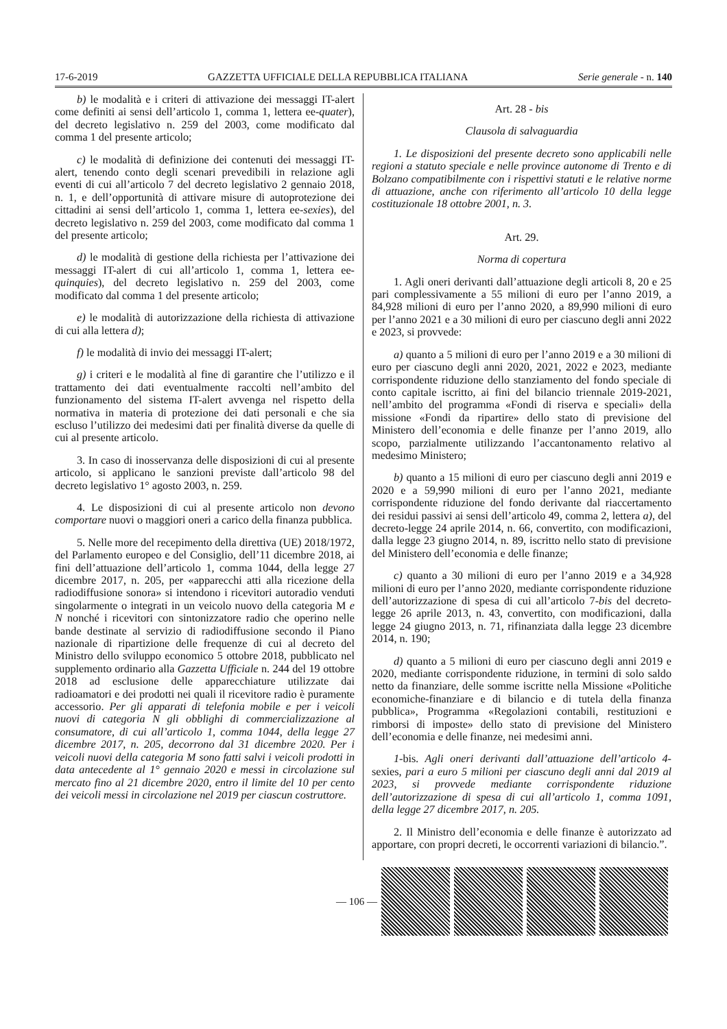17-6-2019 GAZZETTA UFFICIALE DELLA REPUBBLICA ITALIANA Serie generale - n. 140
b) le modalità e i criteri di attivazione dei messaggi IT-alert come definiti ai sensi dell’articolo 1, comma 1, lettera ee-quater), del decreto legislativo n. 259 del 2003, come modificato dal comma 1 del presente articolo;
c) le modalità di definizione dei contenuti dei messaggi IT-alert, tenendo conto degli scenari prevedibili in relazione agli eventi di cui all’articolo 7 del decreto legislativo 2 gennaio 2018, n. 1, e dell’opportunità di attivare misure di autoprotezione dei cittadini ai sensi dell’articolo 1, comma 1, lettera ee-sexies), del decreto legislativo n. 259 del 2003, come modificato dal comma 1 del presente articolo;
d) le modalità di gestione della richiesta per l’attivazione dei messaggi IT-alert di cui all’articolo 1, comma 1, lettera ee-quinquies), del decreto legislativo n. 259 del 2003, come modificato dal comma 1 del presente articolo;
e) le modalità di autorizzazione della richiesta di attivazione di cui alla lettera d);
f) le modalità di invio dei messaggi IT-alert;
g) i criteri e le modalità al fine di garantire che l’utilizzo e il trattamento dei dati eventualmente raccolti nell’ambito del funzionamento del sistema IT-alert avvenga nel rispetto della normativa in materia di protezione dei dati personali e che sia escluso l’utilizzo dei medesimi dati per finalità diverse da quelle di cui al presente articolo.
3. In caso di inosservanza delle disposizioni di cui al presente articolo, si applicano le sanzioni previste dall’articolo 98 del decreto legislativo 1° agosto 2003, n. 259.
4. Le disposizioni di cui al presente articolo non devono comportare nuovi o maggiori oneri a carico della finanza pubblica.
5. Nelle more del recepimento della direttiva (UE) 2018/1972, del Parlamento europeo e del Consiglio, dell’11 dicembre 2018, ai fini dell’attuazione dell’articolo 1, comma 1044, della legge 27 dicembre 2017, n. 205, per «apparecchi atti alla ricezione della radiodiffusione sonora» si intendono i ricevitori autoradio venduti singolarmente o integrati in un veicolo nuovo della categoria M e N nonché i ricevitori con sintonizzatore radio che operino nelle bande destinate al servizio di radiodiffusione secondo il Piano nazionale di ripartizione delle frequenze di cui al decreto del Ministro dello sviluppo economico 5 ottobre 2018, pubblicato nel supplemento ordinario alla Gazzetta Ufficiale n. 244 del 19 ottobre 2018 ad esclusione delle apparecchiature utilizzate dai radioamatori e dei prodotti nei quali il ricevitore radio è puramente accessorio. Per gli apparati di telefonia mobile e per i veicoli nuovi di categoria N gli obblighi di commercializzazione al consumatore, di cui all’articolo 1, comma 1044, della legge 27 dicembre 2017, n. 205, decorrono dal 31 dicembre 2020. Per i veicoli nuovi della categoria M sono fatti salvi i veicoli prodotti in data antecedente al 1° gennaio 2020 e messi in circolazione sul mercato fino al 21 dicembre 2020, entro il limite del 10 per cento dei veicoli messi in circolazione nel 2019 per ciascun costruttore.
Art. 28 - bis
Clausola di salvaguardia
1. Le disposizioni del presente decreto sono applicabili nelle regioni a statuto speciale e nelle province autonome di Trento e di Bolzano compatibilmente con i rispettivi statuti e le relative norme di attuazione, anche con riferimento all’articolo 10 della legge costituzionale 18 ottobre 2001, n. 3.
Art. 29.
Norma di copertura
1. Agli oneri derivanti dall’attuazione degli articoli 8, 20 e 25 pari complessivamente a 55 milioni di euro per l’anno 2019, a 84,928 milioni di euro per l’anno 2020, a 89,990 milioni di euro per l’anno 2021 e a 30 milioni di euro per ciascuno degli anni 2022 e 2023, si provvede:
a) quanto a 5 milioni di euro per l’anno 2019 e a 30 milioni di euro per ciascuno degli anni 2020, 2021, 2022 e 2023, mediante corrispondente riduzione dello stanziamento del fondo speciale di conto capitale iscritto, ai fini del bilancio triennale 2019-2021, nell’ambito del programma «Fondi di riserva e speciali» della missione «Fondi da ripartire» dello stato di previsione del Ministero dell’economia e delle finanze per l’anno 2019, allo scopo, parzialmente utilizzando l’accantonamento relativo al medesimo Ministero;
b) quanto a 15 milioni di euro per ciascuno degli anni 2019 e 2020 e a 59,990 milioni di euro per l’anno 2021, mediante corrispondente riduzione del fondo derivante dal riaccertamento dei residui passivi ai sensi dell’articolo 49, comma 2, lettera a), del decreto-legge 24 aprile 2014, n. 66, convertito, con modificazioni, dalla legge 23 giugno 2014, n. 89, iscritto nello stato di previsione del Ministero dell’economia e delle finanze;
c) quanto a 30 milioni di euro per l’anno 2019 e a 34,928 milioni di euro per l’anno 2020, mediante corrispondente riduzione dell’autorizzazione di spesa di cui all’articolo 7-bis del decreto-legge 26 aprile 2013, n. 43, convertito, con modificazioni, dalla legge 24 giugno 2013, n. 71, rifinanziata dalla legge 23 dicembre 2014, n. 190;
d) quanto a 5 milioni di euro per ciascuno degli anni 2019 e 2020, mediante corrispondente riduzione, in termini di solo saldo netto da finanziare, delle somme iscritte nella Missione «Politiche economiche-finanziare e di bilancio e di tutela della finanza pubblica», Programma «Regolazioni contabili, restituzioni e rimborsi di imposte» dello stato di previsione del Ministero dell’economia e delle finanze, nei medesimi anni.
1-bis. Agli oneri derivanti dall’attuazione dell’articolo 4-sexies, pari a euro 5 milioni per ciascuno degli anni dal 2019 al 2023, si provvede mediante corrispondente riduzione dell’autorizzazione di spesa di cui all’articolo 1, comma 1091, della legge 27 dicembre 2017, n. 205.
2. Il Ministro dell’economia e delle finanze è autorizzato ad apportare, con propri decreti, le occorrenti variazioni di bilancio.”.
— 106 —